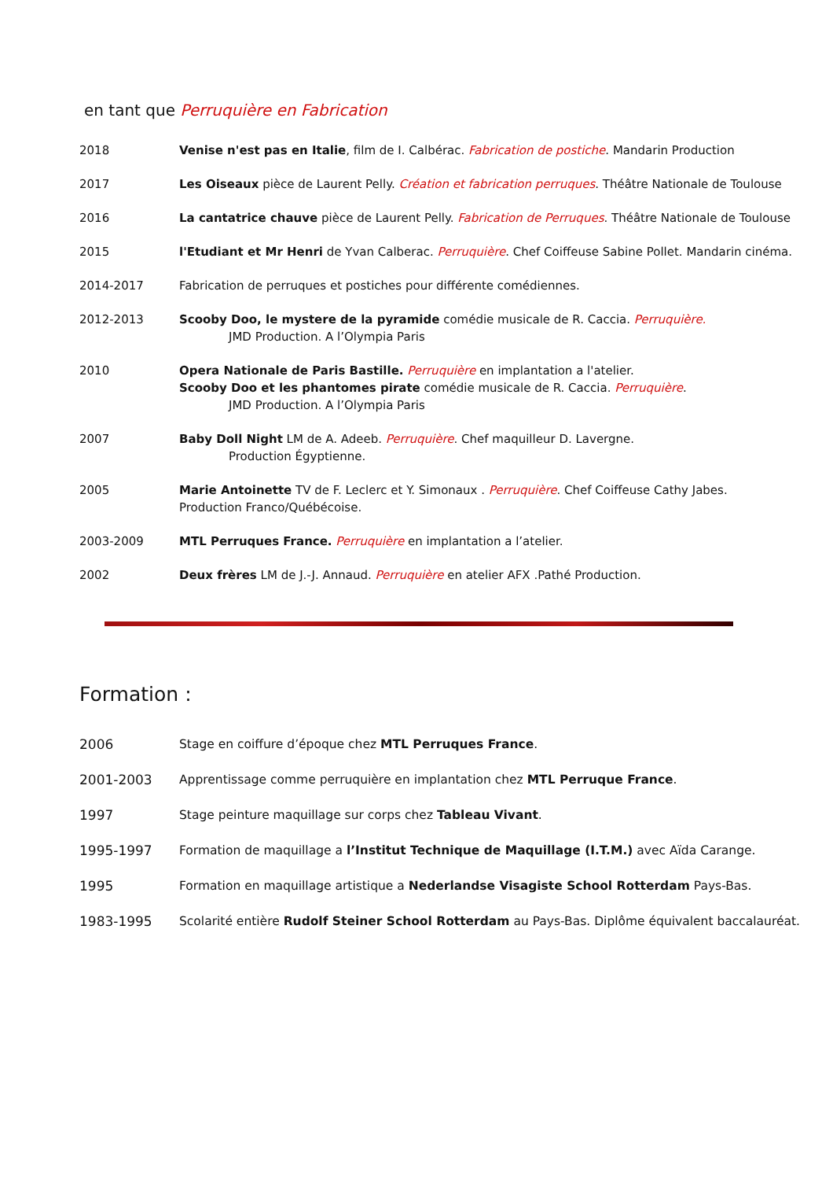en tant que Perruquière en Fabrication
| 2018 | Venise n'est pas en Italie , film de I. Calbérac. Fabrication de postiche . Mandarin Production |
| 2017 | Les Oiseaux pièce de Laurent Pelly. Création et fabrication perruques . Théâtre Nationale de Toulouse |
| 2016 | La cantatrice chauve pièce de Laurent Pelly. Fabrication de Perruques . Théâtre Nationale de Toulouse |
| 2015 | l'Etudiant et Mr Henri de Yvan Calberac. Perruquière . Chef Coiffeuse Sabine Pollet. Mandarin cinéma. |
| 2014-2017 | Fabrication de perruques et postiches pour différente comédiennes. |
| 2012-2013 | Scooby Doo, le mystere de la pyramide comédie musicale de R. Caccia. Perruquière. JMD Production. A l’Olympia Paris |
| 2010 | Opera Nationale de Paris Bastille. Perruquière en implantation a l'atelier. Scooby Doo et les phantomes pirate comédie musicale de R. Caccia. Perruquière . JMD Production. A l’Olympia Paris |
| 2007 | Baby Doll Night LM de A. Adeeb. Perruquière . Chef maquilleur D. Lavergne. Production Égyptienne. |
| 2005 | Marie Antoinette TV de F. Leclerc et Y. Simonaux . Perruquière . Chef Coiffeuse Cathy Jabes. Production Franco/Québécoise. |
| 2003-2009 | MTL Perruques France. Perruquière en implantation a l’atelier. |
| 2002 | Deux frères LM de J.-J. Annaud. Perruquière en atelier AFX .Pathé Production. |
Formation :
| 2006 | Stage en coiffure d’époque chez MTL Perruques France . |
| 2001-2003 | Apprentissage comme perruquière en implantation chez MTL Perruque France . |
| 1997 | Stage peinture maquillage sur corps chez Tableau Vivant . |
| 1995-1997 | Formation de maquillage a l’Institut Technique de Maquillage (I.T.M.) avec Aïda Carange. |
| 1995 | Formation en maquillage artistique a Nederlandse Visagiste School Rotterdam Pays-Bas. |
| 1983-1995 | Scolarité entière Rudolf Steiner School Rotterdam au Pays-Bas. Diplôme équivalent baccalauréat. |